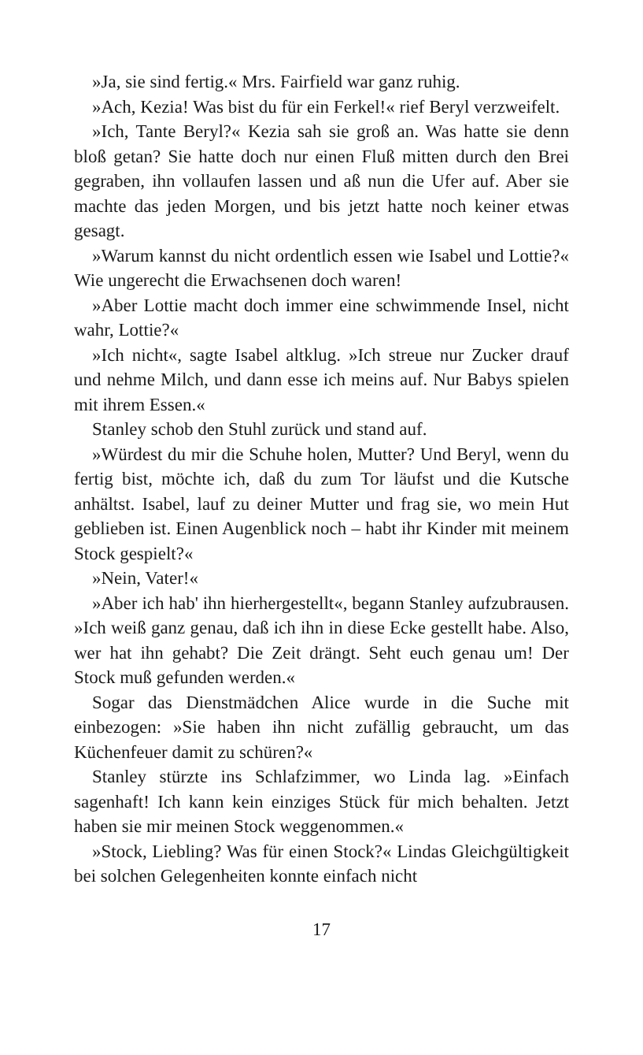»Ja, sie sind fertig.« Mrs. Fairfield war ganz ruhig.
»Ach, Kezia! Was bist du für ein Ferkel!« rief Beryl verzweifelt.
»Ich, Tante Beryl?« Kezia sah sie groß an. Was hatte sie denn bloß getan? Sie hatte doch nur einen Fluß mitten durch den Brei gegraben, ihn vollaufen lassen und aß nun die Ufer auf. Aber sie machte das jeden Morgen, und bis jetzt hatte noch keiner etwas gesagt.
»Warum kannst du nicht ordentlich essen wie Isabel und Lottie?« Wie ungerecht die Erwachsenen doch waren!
»Aber Lottie macht doch immer eine schwimmende Insel, nicht wahr, Lottie?«
»Ich nicht«, sagte Isabel altklug. »Ich streue nur Zucker drauf und nehme Milch, und dann esse ich meins auf. Nur Babys spielen mit ihrem Essen.«
Stanley schob den Stuhl zurück und stand auf.
»Würdest du mir die Schuhe holen, Mutter? Und Beryl, wenn du fertig bist, möchte ich, daß du zum Tor läufst und die Kutsche anhältst. Isabel, lauf zu deiner Mutter und frag sie, wo mein Hut geblieben ist. Einen Augenblick noch – habt ihr Kinder mit meinem Stock gespielt?«
»Nein, Vater!«
»Aber ich hab' ihn hierhergestellt«, begann Stanley aufzubrausen. »Ich weiß ganz genau, daß ich ihn in diese Ecke gestellt habe. Also, wer hat ihn gehabt? Die Zeit drängt. Seht euch genau um! Der Stock muß gefunden werden.«
Sogar das Dienstmädchen Alice wurde in die Suche mit einbezogen: »Sie haben ihn nicht zufällig gebraucht, um das Küchenfeuer damit zu schüren?«
Stanley stürzte ins Schlafzimmer, wo Linda lag. »Einfach sagenhaft! Ich kann kein einziges Stück für mich behalten. Jetzt haben sie mir meinen Stock weggenommen.«
»Stock, Liebling? Was für einen Stock?« Lindas Gleichgültigkeit bei solchen Gelegenheiten konnte einfach nicht
17